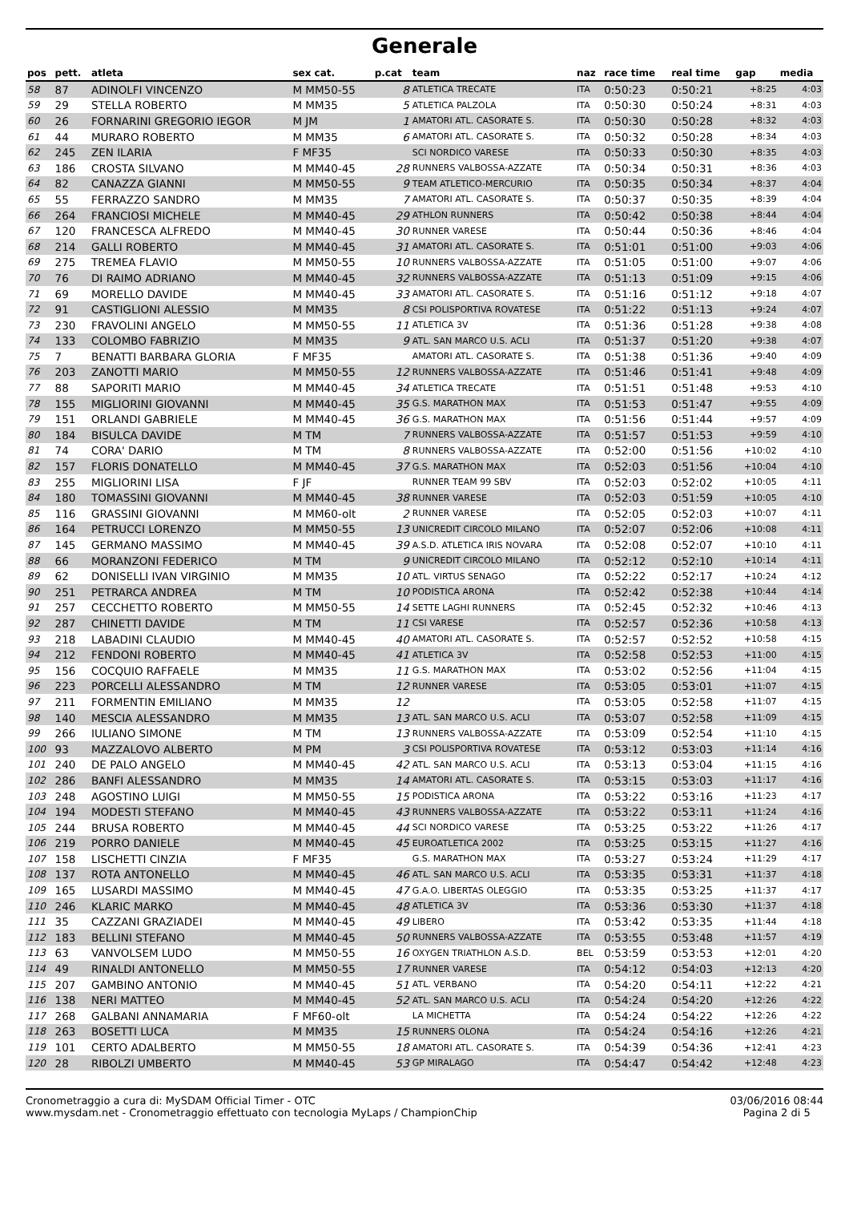Generale
| pos | pett. | atleta | sex cat. | p.cat | team | naz | race time | real time | gap | media |
| --- | --- | --- | --- | --- | --- | --- | --- | --- | --- | --- |
| 58 | 87 | ADINOLFI VINCENZO | M MM50-55 | 8 | ATLETICA TRECATE | ITA | 0:50:23 | 0:50:21 | +8:25 | 4:03 |
| 59 | 29 | STELLA ROBERTO | M MM35 | 5 | ATLETICA PALZOLA | ITA | 0:50:30 | 0:50:24 | +8:31 | 4:03 |
| 60 | 26 | FORNARINI GREGORIO IEGOR | M JM | 1 | AMATORI ATL. CASORATE S. | ITA | 0:50:30 | 0:50:28 | +8:32 | 4:03 |
| 61 | 44 | MURARO ROBERTO | M MM35 | 6 | AMATORI ATL. CASORATE S. | ITA | 0:50:32 | 0:50:28 | +8:34 | 4:03 |
| 62 | 245 | ZEN ILARIA | F MF35 | | SCI NORDICO VARESE | ITA | 0:50:33 | 0:50:30 | +8:35 | 4:03 |
| 63 | 186 | CROSTA SILVANO | M MM40-45 | 28 | RUNNERS VALBOSSA-AZZATE | ITA | 0:50:34 | 0:50:31 | +8:36 | 4:03 |
| 64 | 82 | CANAZZA GIANNI | M MM50-55 | 9 | TEAM ATLETICO-MERCURIO | ITA | 0:50:35 | 0:50:34 | +8:37 | 4:04 |
| 65 | 55 | FERRAZZO SANDRO | M MM35 | 7 | AMATORI ATL. CASORATE S. | ITA | 0:50:37 | 0:50:35 | +8:39 | 4:04 |
| 66 | 264 | FRANCIOSI MICHELE | M MM40-45 | 29 | ATHLON RUNNERS | ITA | 0:50:42 | 0:50:38 | +8:44 | 4:04 |
| 67 | 120 | FRANCESCA ALFREDO | M MM40-45 | 30 | RUNNER VARESE | ITA | 0:50:44 | 0:50:36 | +8:46 | 4:04 |
| 68 | 214 | GALLI ROBERTO | M MM40-45 | 31 | AMATORI ATL. CASORATE S. | ITA | 0:51:01 | 0:51:00 | +9:03 | 4:06 |
| 69 | 275 | TREMEA FLAVIO | M MM50-55 | 10 | RUNNERS VALBOSSA-AZZATE | ITA | 0:51:05 | 0:51:00 | +9:07 | 4:06 |
| 70 | 76 | DI RAIMO ADRIANO | M MM40-45 | 32 | RUNNERS VALBOSSA-AZZATE | ITA | 0:51:13 | 0:51:09 | +9:15 | 4:06 |
| 71 | 69 | MORELLO DAVIDE | M MM40-45 | 33 | AMATORI ATL. CASORATE S. | ITA | 0:51:16 | 0:51:12 | +9:18 | 4:07 |
| 72 | 91 | CASTIGLIONI ALESSIO | M MM35 | 8 | CSI POLISPORTIVA ROVATESE | ITA | 0:51:22 | 0:51:13 | +9:24 | 4:07 |
| 73 | 230 | FRAVOLINI ANGELO | M MM50-55 | 11 | ATLETICA 3V | ITA | 0:51:36 | 0:51:28 | +9:38 | 4:08 |
| 74 | 133 | COLOMBO FABRIZIO | M MM35 | 9 | ATL. SAN MARCO U.S. ACLI | ITA | 0:51:37 | 0:51:20 | +9:38 | 4:07 |
| 75 | 7 | BENATTI BARBARA GLORIA | F MF35 | | AMATORI ATL. CASORATE S. | ITA | 0:51:38 | 0:51:36 | +9:40 | 4:09 |
| 76 | 203 | ZANOTTI MARIO | M MM50-55 | 12 | RUNNERS VALBOSSA-AZZATE | ITA | 0:51:46 | 0:51:41 | +9:48 | 4:09 |
| 77 | 88 | SAPORITI MARIO | M MM40-45 | 34 | ATLETICA TRECATE | ITA | 0:51:51 | 0:51:48 | +9:53 | 4:10 |
| 78 | 155 | MIGLIORINI GIOVANNI | M MM40-45 | 35 | G.S. MARATHON MAX | ITA | 0:51:53 | 0:51:47 | +9:55 | 4:09 |
| 79 | 151 | ORLANDI GABRIELE | M MM40-45 | 36 | G.S. MARATHON MAX | ITA | 0:51:56 | 0:51:44 | +9:57 | 4:09 |
| 80 | 184 | BISULCA DAVIDE | M TM | 7 | RUNNERS VALBOSSA-AZZATE | ITA | 0:51:57 | 0:51:53 | +9:59 | 4:10 |
| 81 | 74 | CORA' DARIO | M TM | 8 | RUNNERS VALBOSSA-AZZATE | ITA | 0:52:00 | 0:51:56 | +10:02 | 4:10 |
| 82 | 157 | FLORIS DONATELLO | M MM40-45 | 37 | G.S. MARATHON MAX | ITA | 0:52:03 | 0:51:56 | +10:04 | 4:10 |
| 83 | 255 | MIGLIORINI LISA | F JF | | RUNNER TEAM 99 SBV | ITA | 0:52:03 | 0:52:02 | +10:05 | 4:11 |
| 84 | 180 | TOMASSINI GIOVANNI | M MM40-45 | 38 | RUNNER VARESE | ITA | 0:52:03 | 0:51:59 | +10:05 | 4:10 |
| 85 | 116 | GRASSINI GIOVANNI | M MM60-olt | 2 | RUNNER VARESE | ITA | 0:52:05 | 0:52:03 | +10:07 | 4:11 |
| 86 | 164 | PETRUCCI LORENZO | M MM50-55 | 13 | UNICREDIT CIRCOLO MILANO | ITA | 0:52:07 | 0:52:06 | +10:08 | 4:11 |
| 87 | 145 | GERMANO MASSIMO | M MM40-45 | 39 | A.S.D. ATLETICA IRIS NOVARA | ITA | 0:52:08 | 0:52:07 | +10:10 | 4:11 |
| 88 | 66 | MORANZONI FEDERICO | M TM | 9 | UNICREDIT CIRCOLO MILANO | ITA | 0:52:12 | 0:52:10 | +10:14 | 4:11 |
| 89 | 62 | DONISELLI IVAN VIRGINIO | M MM35 | 10 | ATL. VIRTUS SENAGO | ITA | 0:52:22 | 0:52:17 | +10:24 | 4:12 |
| 90 | 251 | PETRARCA ANDREA | M TM | 10 | PODISTICA ARONA | ITA | 0:52:42 | 0:52:38 | +10:44 | 4:14 |
| 91 | 257 | CECCHETTO ROBERTO | M MM50-55 | 14 | SETTE LAGHI RUNNERS | ITA | 0:52:45 | 0:52:32 | +10:46 | 4:13 |
| 92 | 287 | CHINETTI DAVIDE | M TM | 11 | CSI VARESE | ITA | 0:52:57 | 0:52:36 | +10:58 | 4:13 |
| 93 | 218 | LABADINI CLAUDIO | M MM40-45 | 40 | AMATORI ATL. CASORATE S. | ITA | 0:52:57 | 0:52:52 | +10:58 | 4:15 |
| 94 | 212 | FENDONI ROBERTO | M MM40-45 | 41 | ATLETICA 3V | ITA | 0:52:58 | 0:52:53 | +11:00 | 4:15 |
| 95 | 156 | COCQUIO RAFFAELE | M MM35 | 11 | G.S. MARATHON MAX | ITA | 0:53:02 | 0:52:56 | +11:04 | 4:15 |
| 96 | 223 | PORCELLI ALESSANDRO | M TM | 12 | RUNNER VARESE | ITA | 0:53:05 | 0:53:01 | +11:07 | 4:15 |
| 97 | 211 | FORMENTIN EMILIANO | M MM35 | 12 | | ITA | 0:53:05 | 0:52:58 | +11:07 | 4:15 |
| 98 | 140 | MESCIA ALESSANDRO | M MM35 | 13 | ATL. SAN MARCO U.S. ACLI | ITA | 0:53:07 | 0:52:58 | +11:09 | 4:15 |
| 99 | 266 | IULIANO SIMONE | M TM | 13 | RUNNERS VALBOSSA-AZZATE | ITA | 0:53:09 | 0:52:54 | +11:10 | 4:15 |
| 100 | 93 | MAZZALOVO ALBERTO | M PM | 3 | CSI POLISPORTIVA ROVATESE | ITA | 0:53:12 | 0:53:03 | +11:14 | 4:16 |
| 101 | 240 | DE PALO ANGELO | M MM40-45 | 42 | ATL. SAN MARCO U.S. ACLI | ITA | 0:53:13 | 0:53:04 | +11:15 | 4:16 |
| 102 | 286 | BANFI ALESSANDRO | M MM35 | 14 | AMATORI ATL. CASORATE S. | ITA | 0:53:15 | 0:53:03 | +11:17 | 4:16 |
| 103 | 248 | AGOSTINO LUIGI | M MM50-55 | 15 | PODISTICA ARONA | ITA | 0:53:22 | 0:53:16 | +11:23 | 4:17 |
| 104 | 194 | MODESTI STEFANO | M MM40-45 | 43 | RUNNERS VALBOSSA-AZZATE | ITA | 0:53:22 | 0:53:11 | +11:24 | 4:16 |
| 105 | 244 | BRUSA ROBERTO | M MM40-45 | 44 | SCI NORDICO VARESE | ITA | 0:53:25 | 0:53:22 | +11:26 | 4:17 |
| 106 | 219 | PORRO DANIELE | M MM40-45 | 45 | EUROATLETICA 2002 | ITA | 0:53:25 | 0:53:15 | +11:27 | 4:16 |
| 107 | 158 | LISCHETTI CINZIA | F MF35 | | G.S. MARATHON MAX | ITA | 0:53:27 | 0:53:24 | +11:29 | 4:17 |
| 108 | 137 | ROTA ANTONELLO | M MM40-45 | 46 | ATL. SAN MARCO U.S. ACLI | ITA | 0:53:35 | 0:53:31 | +11:37 | 4:18 |
| 109 | 165 | LUSARDI MASSIMO | M MM40-45 | 47 | G.A.O. LIBERTAS OLEGGIO | ITA | 0:53:35 | 0:53:25 | +11:37 | 4:17 |
| 110 | 246 | KLARIC MARKO | M MM40-45 | 48 | ATLETICA 3V | ITA | 0:53:36 | 0:53:30 | +11:37 | 4:18 |
| 111 | 35 | CAZZANI GRAZIADEI | M MM40-45 | 49 | LIBERO | ITA | 0:53:42 | 0:53:35 | +11:44 | 4:18 |
| 112 | 183 | BELLINI STEFANO | M MM40-45 | 50 | RUNNERS VALBOSSA-AZZATE | ITA | 0:53:55 | 0:53:48 | +11:57 | 4:19 |
| 113 | 63 | VANVOLSEM LUDO | M MM50-55 | 16 | OXYGEN TRIATHLON A.S.D. | BEL | 0:53:59 | 0:53:53 | +12:01 | 4:20 |
| 114 | 49 | RINALDI ANTONELLO | M MM50-55 | 17 | RUNNER VARESE | ITA | 0:54:12 | 0:54:03 | +12:13 | 4:20 |
| 115 | 207 | GAMBINO ANTONIO | M MM40-45 | 51 | ATL. VERBANO | ITA | 0:54:20 | 0:54:11 | +12:22 | 4:21 |
| 116 | 138 | NERI MATTEO | M MM40-45 | 52 | ATL. SAN MARCO U.S. ACLI | ITA | 0:54:24 | 0:54:20 | +12:26 | 4:22 |
| 117 | 268 | GALBANI ANNAMARIA | F MF60-olt | | LA MICHETTA | ITA | 0:54:24 | 0:54:22 | +12:26 | 4:22 |
| 118 | 263 | BOSETTI LUCA | M MM35 | 15 | RUNNERS OLONA | ITA | 0:54:24 | 0:54:16 | +12:26 | 4:21 |
| 119 | 101 | CERTO ADALBERTO | M MM50-55 | 18 | AMATORI ATL. CASORATE S. | ITA | 0:54:39 | 0:54:36 | +12:41 | 4:23 |
| 120 | 28 | RIBOLZI UMBERTO | M MM40-45 | 53 | GP MIRALAGO | ITA | 0:54:47 | 0:54:42 | +12:48 | 4:23 |
Cronometraggio a cura di: MySDAM Official Timer - OTC
www.mysdam.net - Cronometraggio effettuato con tecnologia MyLaps / ChampionChip
03/06/2016 08:44
Pagina 2 di 5